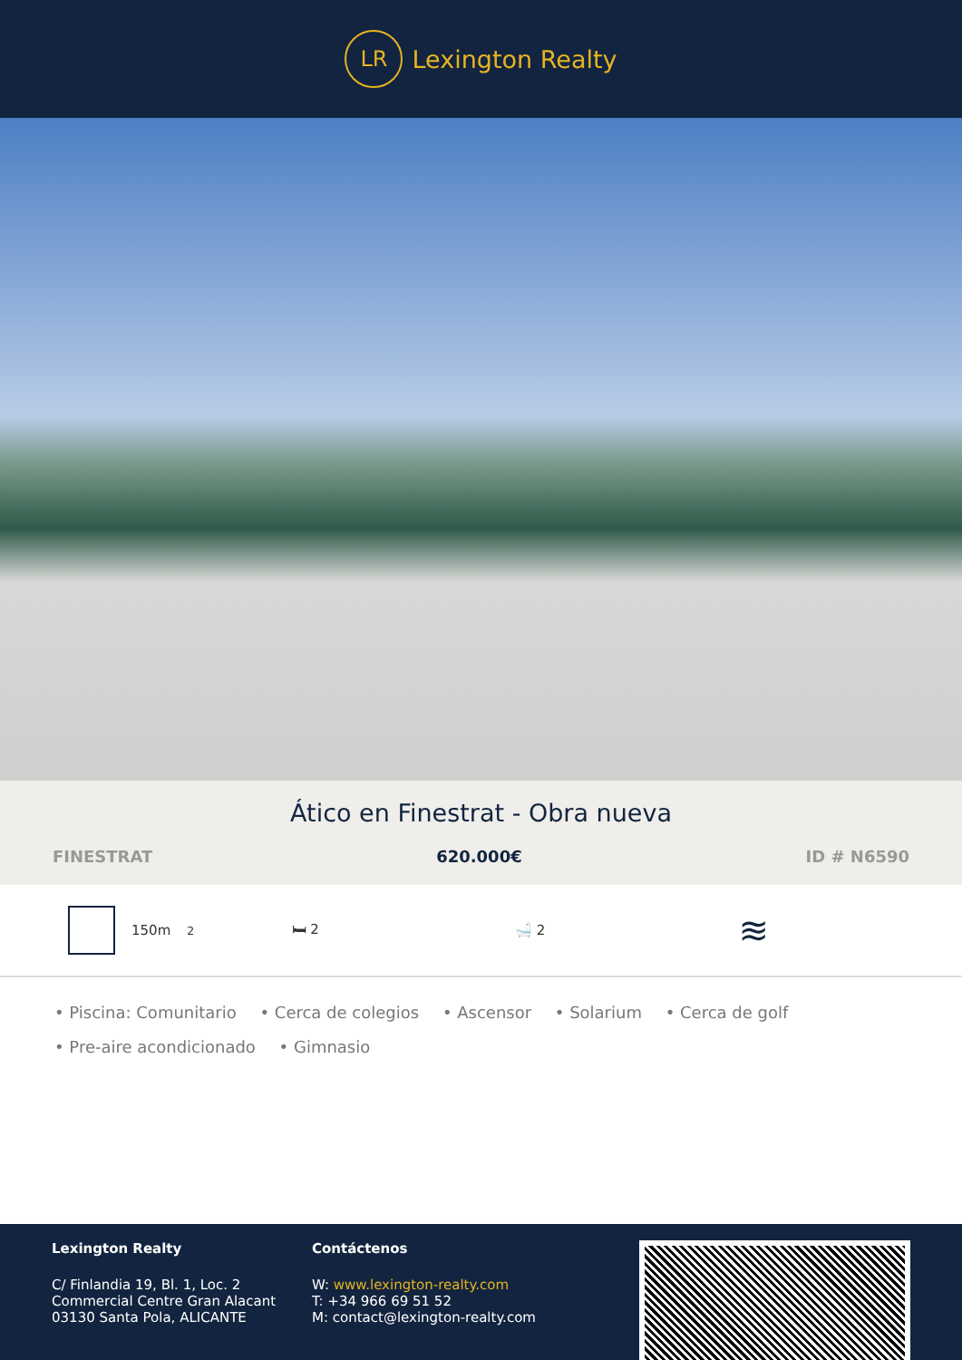LR
Lexington Realty
Ático en Finestrat - Obra nueva
FINESTRAT 620.000€ ID # N6590
150m<sup>2</sup> 🛏 2 🛁 2
≋
• Piscina: Comunitario • Cerca de colegios • Ascensor • Solarium • Cerca de golf
• Pre-aire acondicionado • Gimnasio
Lexington Realty
C/ Finlandia 19, Bl. 1, Loc. 2
Commercial Centre Gran Alacant
03130 Santa Pola, ALICANTE
Contáctenos
W: www.lexington-realty.com
T: +34 966 69 51 52
M: contact@lexington-realty.com